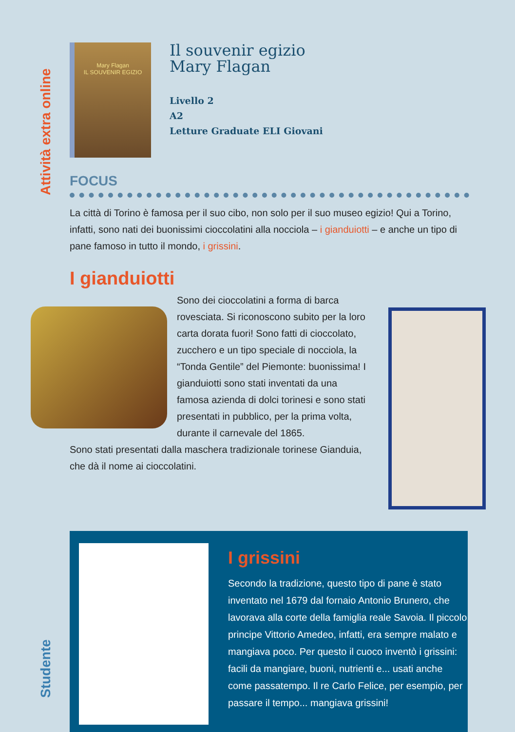Attività extra online
Mary Flagan
IL SOUVENIR EGIZIO
Il souvenir egizio
Mary Flagan
Livello 2
A2
Letture Graduate ELI Giovani
FOCUS
La città di Torino è famosa per il suo cibo, non solo per il suo museo egizio! Qui a Torino, infatti, sono nati dei buonissimi cioccolatini alla nocciola – i gianduiotti – e anche un tipo di pane famoso in tutto il mondo, i grissini.
I gianduiotti
Sono dei cioccolatini a forma di barca rovesciata. Si riconoscono subito per la loro carta dorata fuori! Sono fatti di cioccolato, zucchero e un tipo speciale di nocciola, la “Tonda Gentile” del Piemonte: buonissima! I gianduiotti sono stati inventati da una famosa azienda di dolci torinesi e sono stati presentati in pubblico, per la prima volta, durante il carnevale del 1865.
Sono stati presentati dalla maschera tradizionale torinese Gianduia, che dà il nome ai cioccolatini.
I grissini
Secondo la tradizione, questo tipo di pane è stato inventato nel 1679 dal fornaio Antonio Brunero, che lavorava alla corte della famiglia reale Savoia. Il piccolo principe Vittorio Amedeo, infatti, era sempre malato e mangiava poco. Per questo il cuoco inventò i grissini: facili da mangiare, buoni, nutrienti e... usati anche come passatempo. Il re Carlo Felice, per esempio, per passare il tempo... mangiava grissini!
Studente